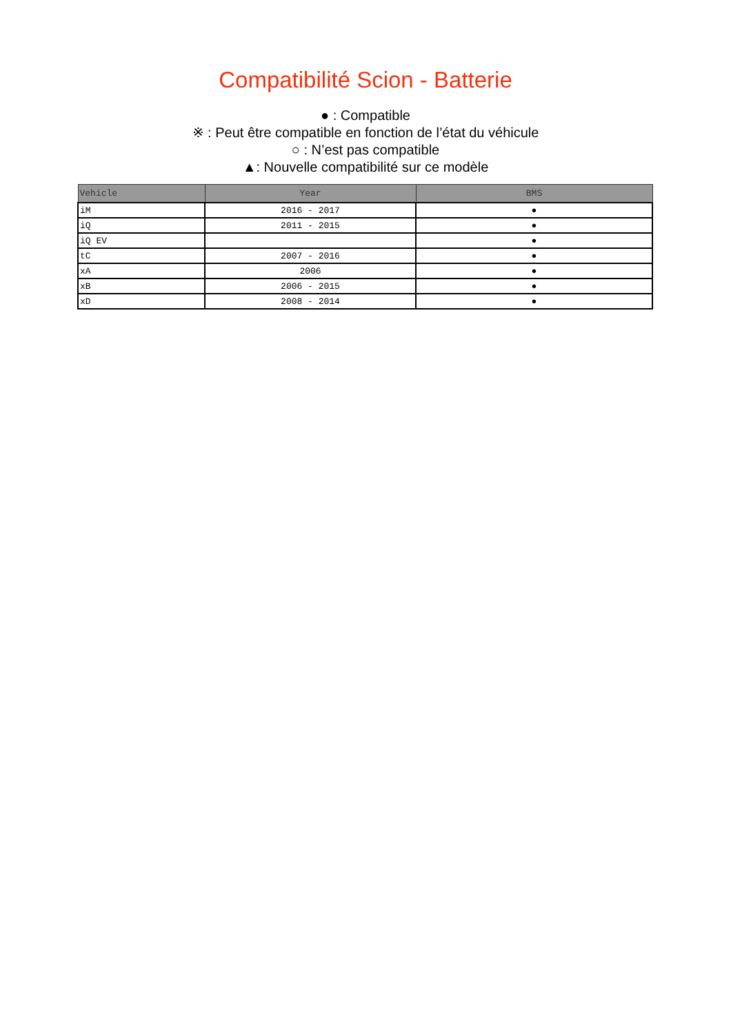Compatibilité Scion - Batterie
● : Compatible
※ : Peut être compatible en fonction de l’état du véhicule
○ : N’est pas compatible
▲: Nouvelle compatibilité sur ce modèle
| Vehicle | Year | BMS |
| --- | --- | --- |
| iM | 2016 - 2017 | ● |
| iQ | 2011 - 2015 | ● |
| iQ EV | | ● |
| tC | 2007 - 2016 | ● |
| xA | 2006 | ● |
| xB | 2006 - 2015 | ● |
| xD | 2008 - 2014 | ● |